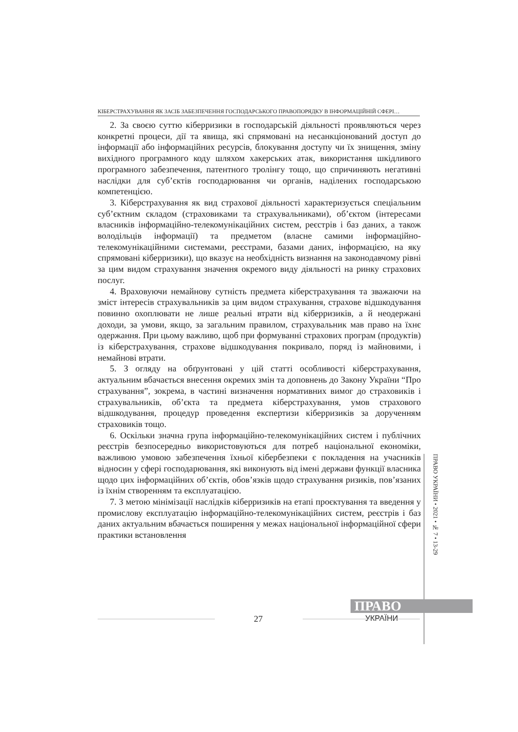КІБЕРСТРАХУВАННЯ ЯК ЗАСІБ ЗАБЕЗПЕЧЕННЯ ГОСПОДАРСЬКОГО ПРАВОПОРЯДКУ В ІНФОРМАЦІЙНІЙ СФЕРІ…
2. За своєю суттю кіберризики в господарській діяльності проявляються через конкретні процеси, дії та явища, які спрямовані на несанкціонований доступ до інформації або інформаційних ресурсів, блокування доступу чи їх знищення, зміну вихідного програмного коду шляхом хакерських атак, використання шкідливого програмного забезпечення, патентного тролінгу тощо, що спричиняють негативні наслідки для суб’єктів господарювання чи органів, наділених господарською компетенцією.
3. Кіберстрахування як вид страхової діяльності характеризується спеціальним суб’єктним складом (страховиками та страхувальниками), об’єктом (інтересами власників інформаційно-телекомунікаційних систем, реєстрів і баз даних, а також володільців інформації) та предметом (власне самими інформаційно-телекомунікаційними системами, реєстрами, базами даних, інформацією, на яку спрямовані кіберризики), що вказує на необхідність визнання на законодавчому рівні за цим видом страхування значення окремого виду діяльності на ринку страхових послуг.
4. Враховуючи немайнову сутність предмета кіберстрахування та зважаючи на зміст інтересів страхувальників за цим видом страхування, страхове відшкодування повинно охоплювати не лише реальні втрати від кіберризиків, а й неодержані доходи, за умови, якщо, за загальним правилом, страхувальник мав право на їхнє одержання. При цьому важливо, щоб при формуванні страхових програм (продуктів) із кіберстрахування, страхове відшкодування покривало, поряд із майновими, і немайнові втрати.
5. З огляду на обґрунтовані у цій статті особливості кіберстрахування, актуальним вбачається внесення окремих змін та доповнень до Закону України “Про страхування”, зокрема, в частині визначення нормативних вимог до страховиків і страхувальників, об’єкта та предмета кіберстрахування, умов страхового відшкодування, процедур проведення експертизи кіберризиків за дорученням страховиків тощо.
6. Оскільки значна група інформаційно-телекомунікаційних систем і публічних реєстрів безпосередньо використовуються для потреб національної економіки, важливою умовою забезпечення їхньої кібербезпеки є покладення на учасників відносин у сфері господарювання, які виконують від імені держави функції власника щодо цих інформаційних об’єктів, обов’язків щодо страхування ризиків, пов’язаних із їхнім створенням та експлуатацією.
7. З метою мінімізації наслідків кіберризиків на етапі проєктування та введення у промислову експлуатацію інформаційно-телекомунікаційних систем, реєстрів і баз даних актуальним вбачається поширення у межах національної інформаційної сфери практики встановлення
ПРАВО УКРАЇНИ • 2021 • № 7 • 13-29
ПРАВО
УКРАЇНИ
27